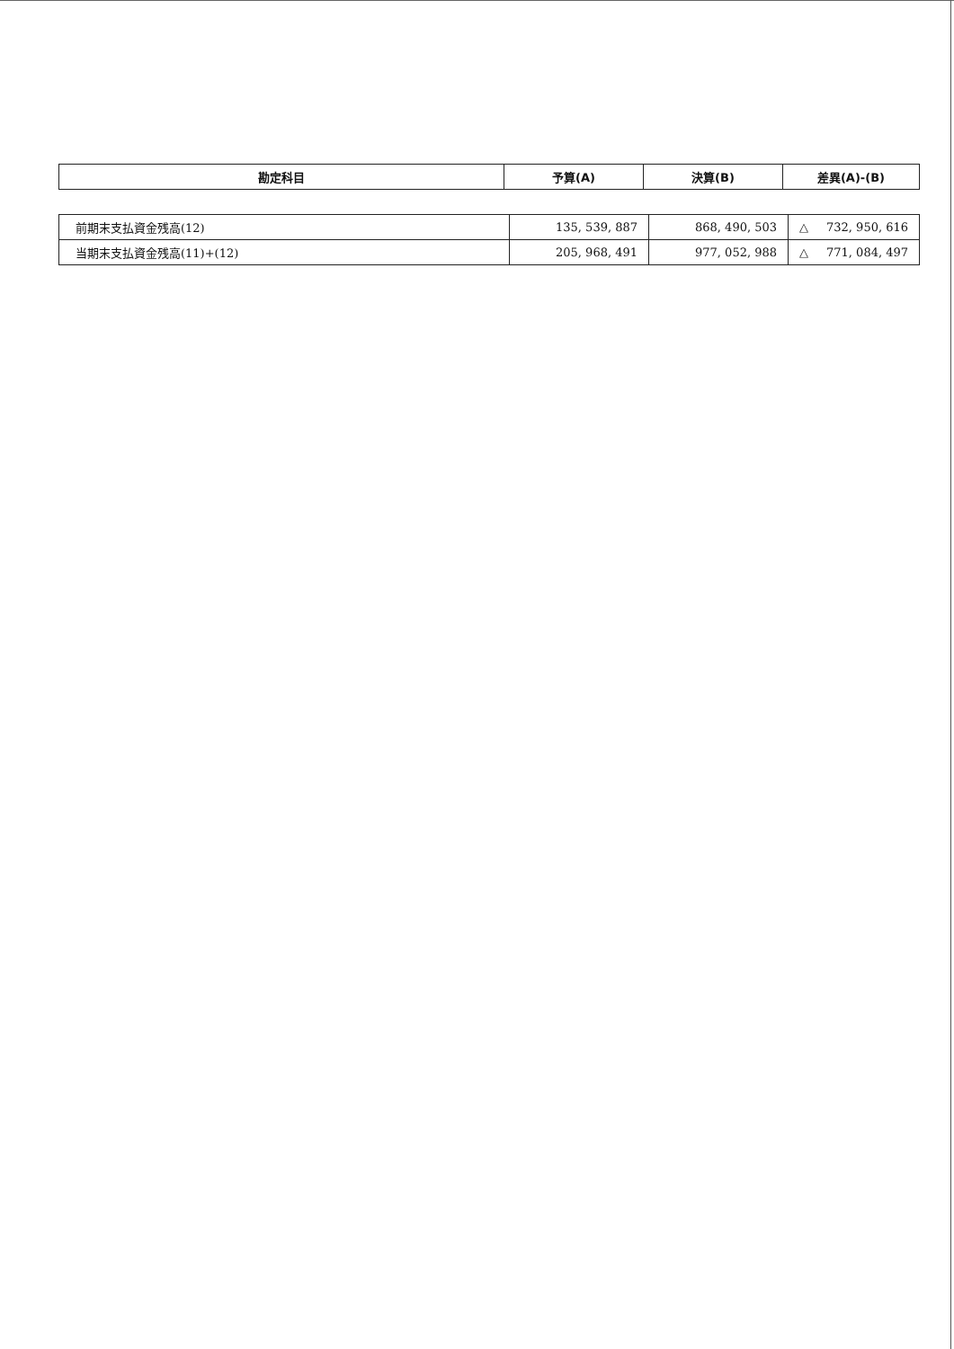| 勘定科目 | 予算(A) | 決算(B) | 差異(A)-(B) |
| --- | --- | --- | --- |
| 前期末支払資金残高(12) | 135, 539, 887 | 868, 490, 503 | △ 732, 950, 616 |
| 当期末支払資金残高(11)+(12) | 205, 968, 491 | 977, 052, 988 | △ 771, 084, 497 |